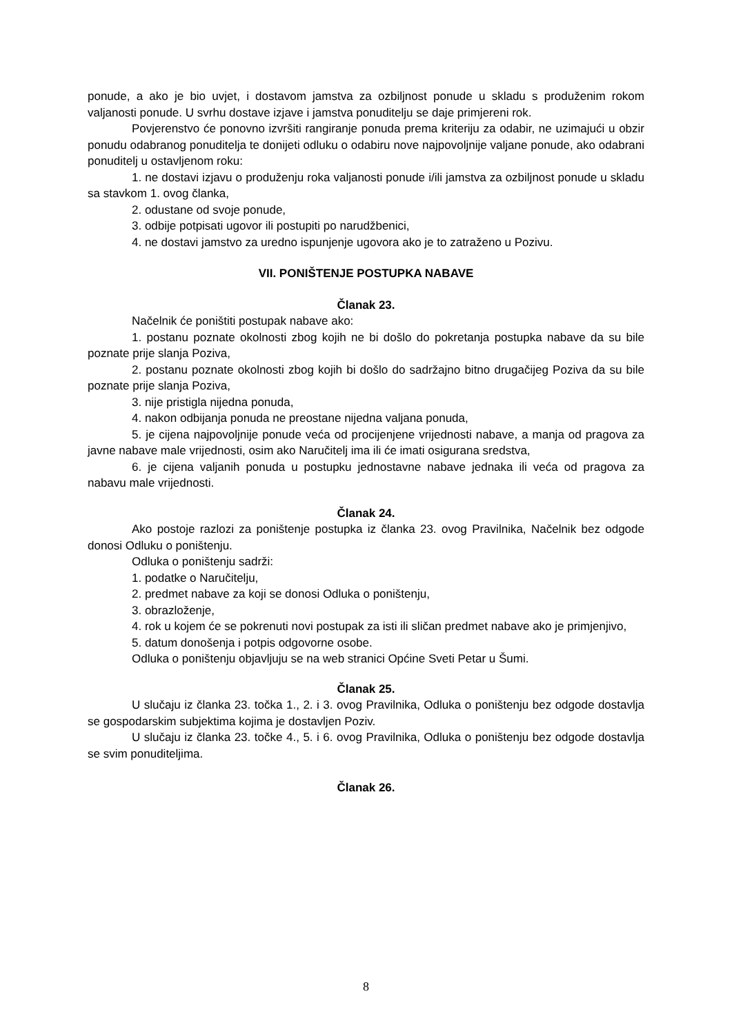ponude, a ako je bio uvjet, i dostavom jamstva za ozbiljnost ponude u skladu s produženim rokom valjanosti ponude. U svrhu dostave izjave i jamstva ponuditelju se daje primjereni rok.
Povjerenstvo će ponovno izvršiti rangiranje ponuda prema kriteriju za odabir, ne uzimajući u obzir ponudu odabranog ponuditelja te donijeti odluku o odabiru nove najpovoljnije valjane ponude, ako odabrani ponuditelj u ostavljenom roku:
1. ne dostavi izjavu o produženju roka valjanosti ponude i/ili jamstva za ozbiljnost ponude u skladu sa stavkom 1. ovog članka,
2. odustane od svoje ponude,
3. odbije potpisati ugovor ili postupiti po narudžbenici,
4. ne dostavi jamstvo za uredno ispunjenje ugovora ako je to zatraženo u Pozivu.
VII. PONIŠTENJE POSTUPKA NABAVE
Članak 23.
Načelnik će poništiti postupak nabave ako:
1. postanu poznate okolnosti zbog kojih ne bi došlo do pokretanja postupka nabave da su bile poznate prije slanja Poziva,
2. postanu poznate okolnosti zbog kojih bi došlo do sadržajno bitno drugačijeg Poziva da su bile poznate prije slanja Poziva,
3. nije pristigla nijedna ponuda,
4. nakon odbijanja ponuda ne preostane nijedna valjana ponuda,
5. je cijena najpovoljnije ponude veća od procijenjene vrijednosti nabave, a manja od pragova za javne nabave male vrijednosti, osim ako Naručitelj ima ili će imati osigurana sredstva,
6. je cijena valjanih ponuda u postupku jednostavne nabave jednaka ili veća od pragova za nabavu male vrijednosti.
Članak 24.
Ako postoje razlozi za poništenje postupka iz članka 23. ovog Pravilnika, Načelnik bez odgode donosi Odluku o poništenju.
Odluka o poništenju sadrži:
1. podatke o Naručitelju,
2. predmet nabave za koji se donosi Odluka o poništenju,
3. obrazloženje,
4. rok u kojem će se pokrenuti novi postupak za isti ili sličan predmet nabave ako je primjenjivo,
5. datum donošenja i potpis odgovorne osobe.
Odluka o poništenju objavljuju se na web stranici Općine Sveti Petar u Šumi.
Članak 25.
U slučaju iz članka 23. točka 1., 2. i 3. ovog Pravilnika, Odluka o poništenju bez odgode dostavlja se gospodarskim subjektima kojima je dostavljen Poziv.
U slučaju iz članka 23. točke 4., 5. i 6. ovog Pravilnika, Odluka o poništenju bez odgode dostavlja se svim ponuditeljima.
Članak 26.
8